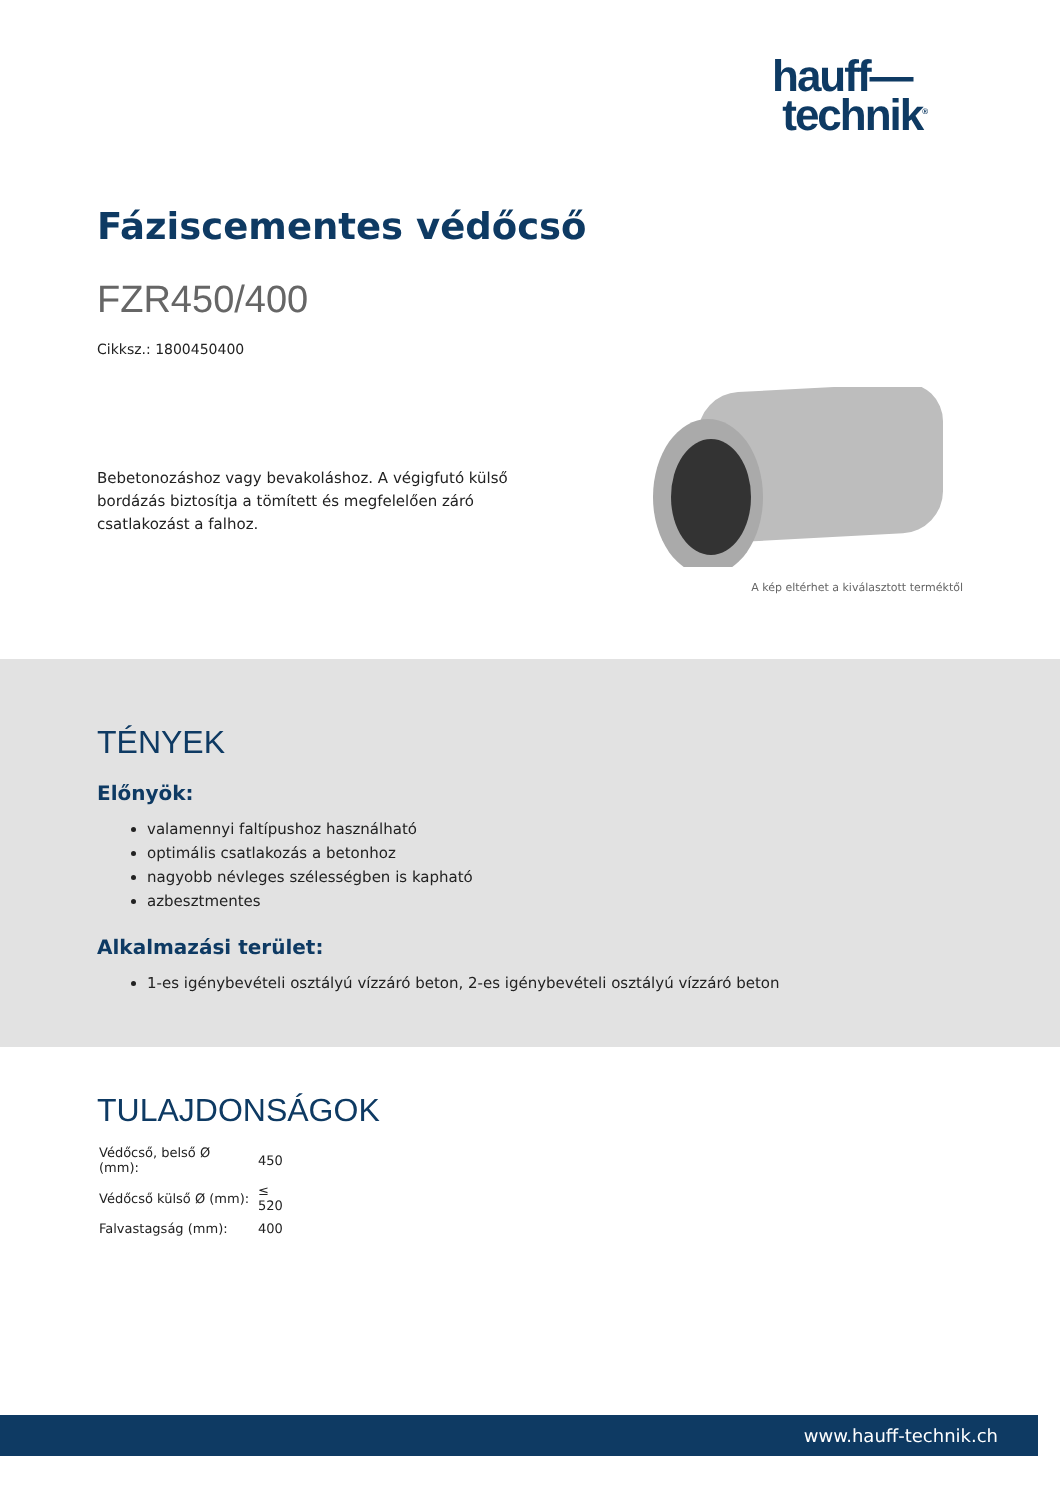hauff—
technik<sup>®</sup>
Fáziscementes védőcső
FZR450/400
Cikksz.: 1800450400
Bebetonozáshoz vagy bevakoláshoz. A végigfutó külső bordázás biztosítja a tömített és megfelelően záró csatlakozást a falhoz.
A kép eltérhet a kiválasztott terméktől
TÉNYEK
Előnyök:
valamennyi faltípushoz használható
optimális csatlakozás a betonhoz
nagyobb névleges szélességben is kapható
azbesztmentes
Alkalmazási terület:
1-es igénybevételi osztályú vízzáró beton, 2-es igénybevételi osztályú vízzáró beton
TULAJDONSÁGOK
| Védőcső, belső Ø (mm): | 450 |
| Védőcső külső Ø (mm): | ≤ 520 |
| Falvastagság (mm): | 400 |
www.hauff-technik.ch